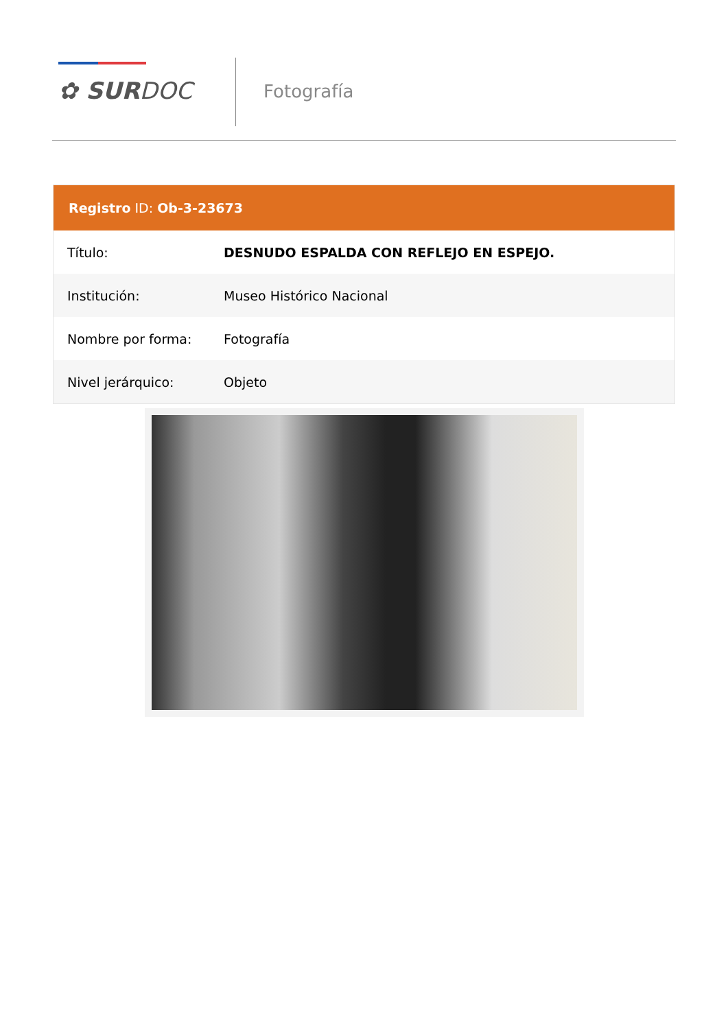✿ SURDOC Fotografía
Registro ID: Ob-3-23673
| Título: | DESNUDO ESPALDA CON REFLEJO EN ESPEJO. |
| Institución: | Museo Histórico Nacional |
| Nombre por forma: | Fotografía |
| Nivel jerárquico: | Objeto |